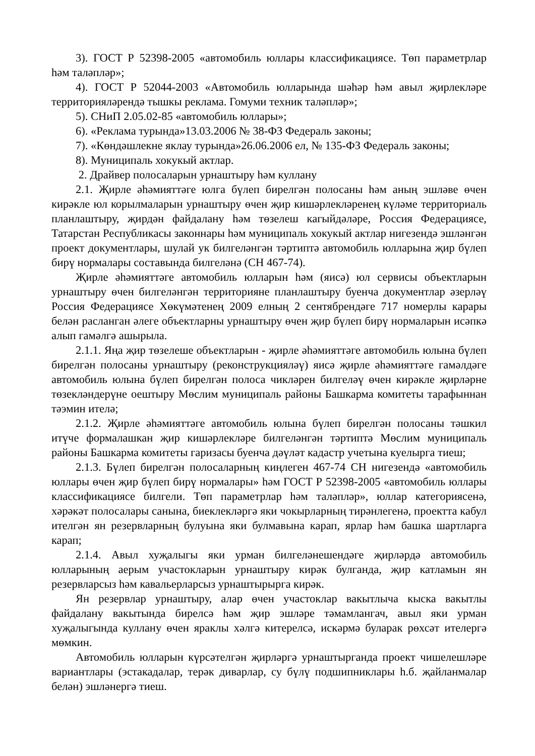3). ГОСТ Р 52398-2005 «автомобиль юллары классификациясе. Төп параметрлар һәм таләпләр»;
4). ГОСТ Р 52044-2003 «Автомобиль юлларында шәһәр һәм авыл җирлекләре территорияләрендә тышкы реклама. Гомуми техник таләпләр»;
5). СНиП 2.05.02-85 «автомобиль юллары»;
6). «Реклама турында»13.03.2006 № 38-ФЗ Федераль законы;
7). «Көндәшлекне яклау турында»26.06.2006 ел, № 135-ФЗ Федераль законы;
8). Муниципаль хокукый актлар.
2. Драйвер полосаларын урнаштыру һәм куллану
2.1. Җирле әһәмияттәге юлга бүлеп бирелгән полосаны һәм аның эшләве өчен кирәкле юл корылмаларын урнаштыру өчен җир кишәрлекләренең күләме территориаль планлаштыру, җирдән файдалану һәм төзелеш кагыйдәләре, Россия Федерациясе, Татарстан Республикасы законнары һәм муниципаль хокукый актлар нигезендә эшләнгән проект документлары, шулай ук билгеләнгән тәртиптә автомобиль юлларына җир бүлеп бирү нормалары составында билгеләнә (СН 467-74).
Җирле әһәмияттәге автомобиль юлларын һәм (яисә) юл сервисы объектларын урнаштыру өчен билгеләнгән территорияне планлаштыру буенча документлар әзерләү Россия Федерациясе Хөкүмәтенең 2009 елның 2 сентябрендәге 717 номерлы карары белән расланган әлеге объектларны урнаштыру өчен җир бүлеп бирү нормаларын исәпкә алып гамәлгә ашырыла.
2.1.1. Яңа җир төзелеше объектларын - җирле әһәмияттәге автомобиль юлына бүлеп бирелгән полосаны урнаштыру (реконструкцияләү) яисә җирле әһәмияттәге гамәлдәге автомобиль юлына бүлеп бирелгән полоса чикләрен билгеләү өчен кирәкле җирләрне төзекләндерүне оештыру Мөслим муниципаль районы Башкарма комитеты тарафыннан тәэмин ителә;
2.1.2. Җирле әһәмияттәге автомобиль юлына бүлеп бирелгән полосаны тәшкил итүче формалашкан җир кишәрлекләре билгеләнгән тәртиптә Мөслим муниципаль районы Башкарма комитеты гаризасы буенча дәүләт кадастр учетына куелырга тиеш;
2.1.3. Бүлеп бирелгән полосаларның киңлеген 467-74 СН нигезендә «автомобиль юллары өчен җир бүлеп бирү нормалары» һәм ГОСТ Р 52398-2005 «автомобиль юллары классификациясе билгели. Төп параметрлар һәм таләпләр», юллар категориясенә, хәрәкәт полосалары санына, биеклекләргә яки чокырларның тирәнлегенә, проектта кабул ителгән ян резервларның булуына яки булмавына карап, ярлар һәм башка шартларга карап;
2.1.4. Авыл хуҗалыгы яки урман билгеләнешендәге җирләрдә автомобиль юлларының аерым участокларын урнаштыру кирәк булганда, җир катламын ян резервларсыз һәм кавальерларсыз урнаштырырга кирәк.
Ян резервлар урнаштыру, алар өчен участоклар вакытлыча кыска вакытлы файдалану вакытында бирелсә һәм җир эшләре тәмамлангач, авыл яки урман хуҗалыгында куллану өчен яраклы хәлгә китерелсә, искәрмә буларак рөхсәт ителергә мөмкин.
Автомобиль юлларын күрсәтелгән җирләргә урнаштырганда проект чишелешләре вариантлары (эстакадалар, терәк диварлар, су бүлү подшипниклары һ.б. җайланмалар белән) эшләнергә тиеш.